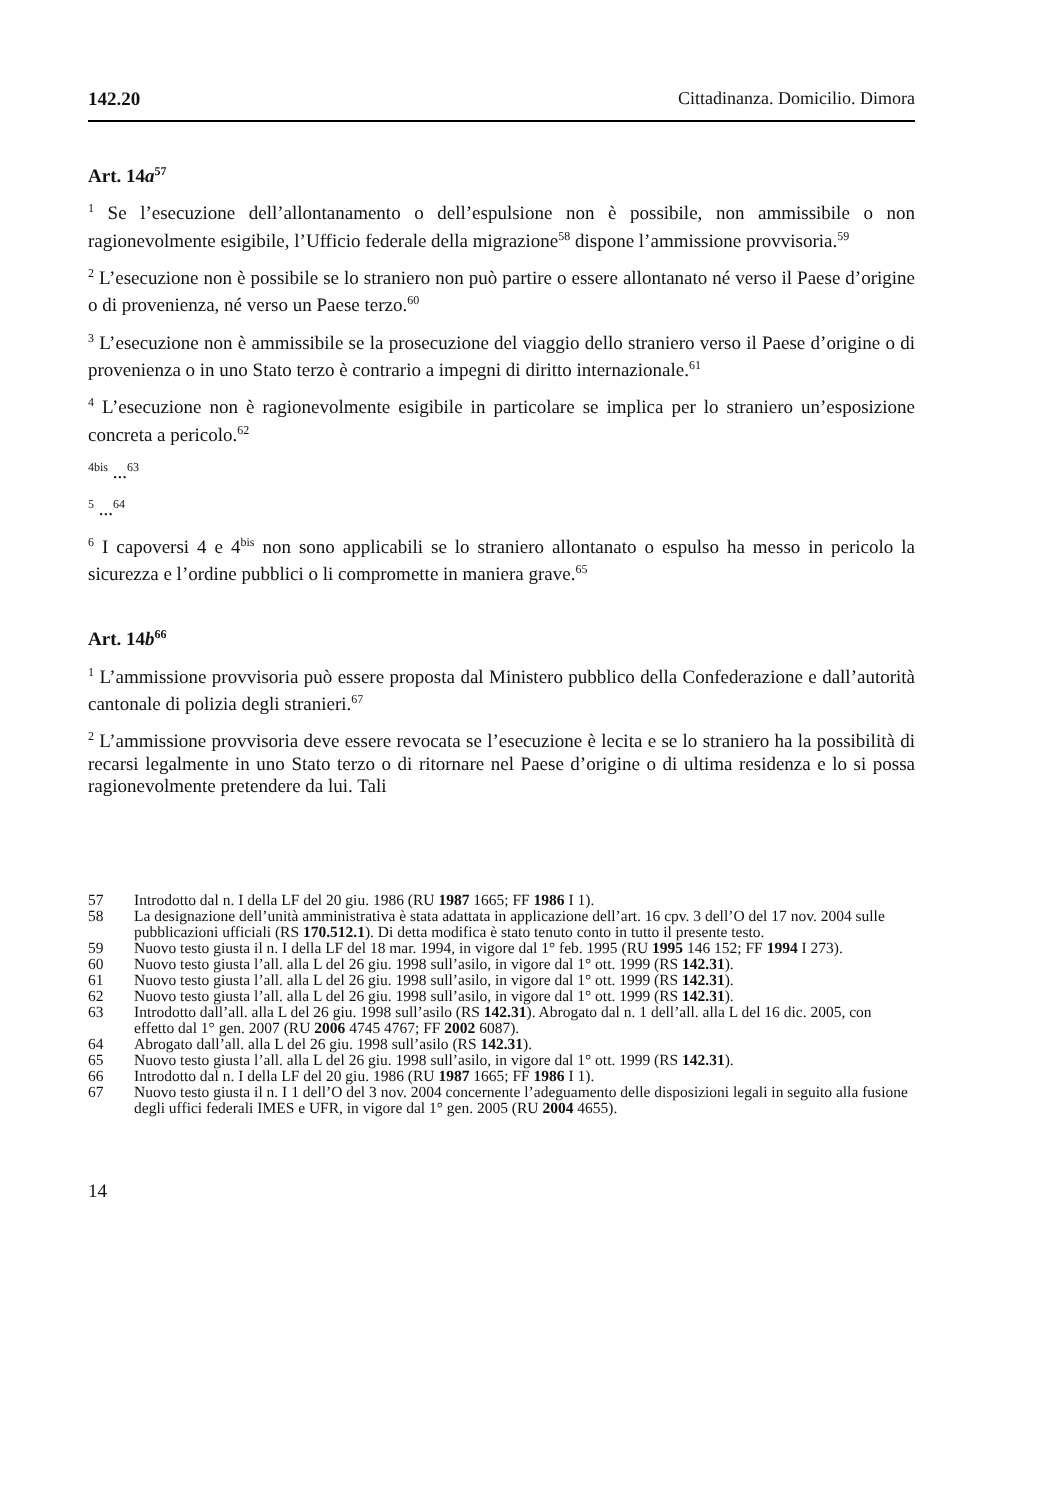142.20 Cittadinanza. Domicilio. Dimora
Art. 14a<sup>57</sup>
<sup>1</sup> Se l’esecuzione dell’allontanamento o dell’espulsione non è possibile, non ammissibile o non ragionevolmente esigibile, l’Ufficio federale della migrazione<sup>58</sup> dispone l’ammissione provvisoria.<sup>59</sup>
<sup>2</sup> L’esecuzione non è possibile se lo straniero non può partire o essere allontanato né verso il Paese d’origine o di provenienza, né verso un Paese terzo.<sup>60</sup>
<sup>3</sup> L’esecuzione non è ammissibile se la prosecuzione del viaggio dello straniero verso il Paese d’origine o di provenienza o in uno Stato terzo è contrario a impegni di diritto internazionale.<sup>61</sup>
<sup>4</sup> L’esecuzione non è ragionevolmente esigibile in particolare se implica per lo straniero un’esposizione concreta a pericolo.<sup>62</sup>
<sup>4bis</sup> ...<sup>63</sup>
<sup>5</sup> ...<sup>64</sup>
<sup>6</sup> I capoversi 4 e 4<sup>bis</sup> non sono applicabili se lo straniero allontanato o espulso ha messo in pericolo la sicurezza e l’ordine pubblici o li compromette in maniera grave.<sup>65</sup>
Art. 14b<sup>66</sup>
<sup>1</sup> L’ammissione provvisoria può essere proposta dal Ministero pubblico della Confederazione e dall’autorità cantonale di polizia degli stranieri.<sup>67</sup>
<sup>2</sup> L’ammissione provvisoria deve essere revocata se l’esecuzione è lecita e se lo straniero ha la possibilità di recarsi legalmente in uno Stato terzo o di ritornare nel Paese d’origine o di ultima residenza e lo si possa ragionevolmente pretendere da lui. Tali
57 Introdotto dal n. I della LF del 20 giu. 1986 (RU 1987 1665; FF 1986 I 1).
58 La designazione dell’unità amministrativa è stata adattata in applicazione dell’art. 16 cpv. 3 dell’O del 17 nov. 2004 sulle pubblicazioni ufficiali (RS 170.512.1). Di detta modifica è stato tenuto conto in tutto il presente testo.
59 Nuovo testo giusta il n. I della LF del 18 mar. 1994, in vigore dal 1° feb. 1995 (RU 1995 146 152; FF 1994 I 273).
60 Nuovo testo giusta l’all. alla L del 26 giu. 1998 sull’asilo, in vigore dal 1° ott. 1999 (RS 142.31).
61 Nuovo testo giusta l’all. alla L del 26 giu. 1998 sull’asilo, in vigore dal 1° ott. 1999 (RS 142.31).
62 Nuovo testo giusta l’all. alla L del 26 giu. 1998 sull’asilo, in vigore dal 1° ott. 1999 (RS 142.31).
63 Introdotto dall’all. alla L del 26 giu. 1998 sull’asilo (RS 142.31). Abrogato dal n. 1 dell’all. alla L del 16 dic. 2005, con effetto dal 1° gen. 2007 (RU 2006 4745 4767; FF 2002 6087).
64 Abrogato dall’all. alla L del 26 giu. 1998 sull’asilo (RS 142.31).
65 Nuovo testo giusta l’all. alla L del 26 giu. 1998 sull’asilo, in vigore dal 1° ott. 1999 (RS 142.31).
66 Introdotto dal n. I della LF del 20 giu. 1986 (RU 1987 1665; FF 1986 I 1).
67 Nuovo testo giusta il n. I 1 dell’O del 3 nov. 2004 concernente l’adeguamento delle disposizioni legali in seguito alla fusione degli uffici federali IMES e UFR, in vigore dal 1° gen. 2005 (RU 2004 4655).
14